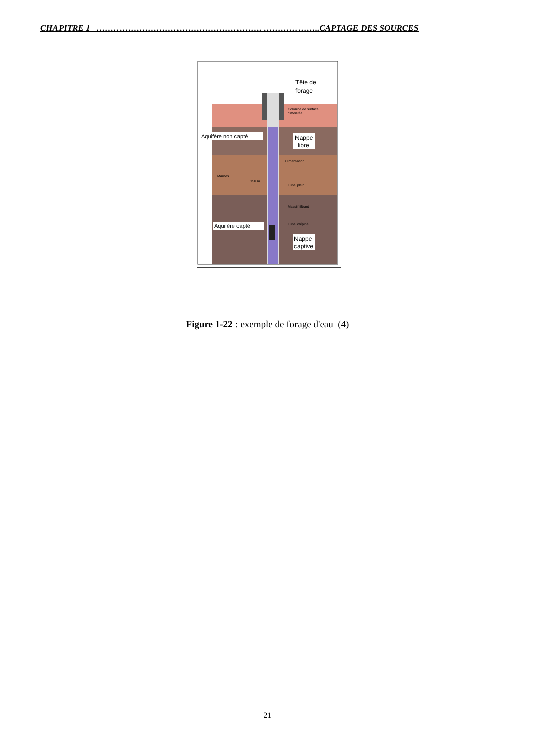CHAPITRE 1 …………………………………………………. ………………..CAPTAGE DES SOURCES
Tête de
forage
Colonne de surface
cimentée
Aquifère non capté
Nappe
libre
Cimentation
Marnes
150 m
Tube plein
Massif filtrant
Aquifère capté
Tube crépiné
Nappe
captive
Figure 1-22 : exemple de forage d'eau (4)
21